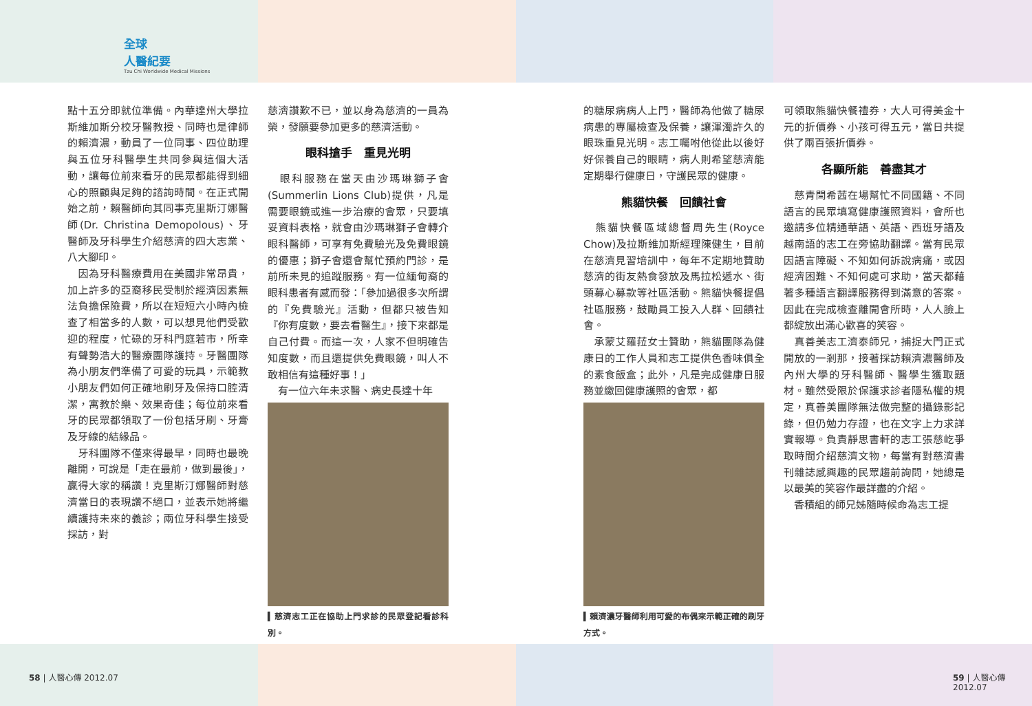全球
人醫紀要
Tzu Chi Worldwide Medical Missions
點十五分即就位準備。內華達州大學拉斯維加斯分校牙醫教授、同時也是律師的賴濟濃，動員了一位同事、四位助理與五位牙科醫學生共同參與這個大活動，讓每位前來看牙的民眾都能得到細心的照顧與足夠的諮詢時間。在正式開始之前，賴醫師向其同事克里斯汀娜醫師(Dr. Christina Demopolous)、牙醫師及牙科學生介紹慈濟的四大志業、八大腳印。
　因為牙科醫療費用在美國非常昂貴，加上許多的亞裔移民受制於經濟因素無法負擔保險費，所以在短短六小時內檢查了相當多的人數，可以想見他們受歡迎的程度，忙碌的牙科門庭若市，所幸有聲勢浩大的醫療團隊護持。牙醫團隊為小朋友們準備了可愛的玩具，示範教小朋友們如何正確地刷牙及保持口腔清潔，寓教於樂、效果奇佳；每位前來看牙的民眾都領取了一份包括牙刷、牙膏及牙線的結緣品。
　牙科團隊不僅來得最早，同時也最晚離開，可說是「走在最前，做到最後」，贏得大家的稱讚！克里斯汀娜醫師對慈濟當日的表現讚不絕口，並表示她將繼續護持未來的義診；兩位牙科學生接受採訪，對
慈濟讚歎不已，並以身為慈濟的一員為榮，發願要參加更多的慈濟活動。
眼科搶手　重見光明
　眼科服務在當天由沙瑪琳獅子會(Summerlin Lions Club)提供，凡是需要眼鏡或進一步治療的會眾，只要填妥資料表格，就會由沙瑪琳獅子會轉介眼科醫師，可享有免費驗光及免費眼鏡的優惠；獅子會還會幫忙預約門診，是前所未見的追蹤服務。有一位緬甸裔的眼科患者有感而發：「參加過很多次所謂的『免費驗光』活動，但都只被告知『你有度數，要去看醫生』，接下來都是自己付費。而這一次，人家不但明確告知度數，而且還提供免費眼鏡，叫人不敢相信有這種好事！」
　有一位六年未求醫、病史長達十年
▍慈濟志工正在協助上門求診的民眾登記看診科別。
的糖尿病病人上門，醫師為他做了糖尿病患的專屬檢查及保養，讓渾濁許久的眼珠重見光明。志工囑咐他從此以後好好保養自己的眼睛，病人則希望慈濟能定期舉行健康日，守護民眾的健康。
熊貓快餐　回饋社會
　熊貓快餐區域總督周先生(Royce Chow)及拉斯維加斯經理陳健生，目前在慈濟見習培訓中，每年不定期地贊助慈濟的街友熱食發放及馬拉松遞水、街頭募心募款等社區活動。熊貓快餐提倡社區服務，鼓勵員工投入人群、回饋社會。
　承蒙艾羅菈女士贊助，熊貓團隊為健康日的工作人員和志工提供色香味俱全的素食飯盒；此外，凡是完成健康日服務並繳回健康護照的會眾，都
▍賴濟濃牙醫師利用可愛的布偶來示範正確的刷牙方式。
可領取熊貓快餐禮券，大人可得美金十元的折價券、小孩可得五元，當日共提供了兩百張折價券。
各顯所能　善盡其才
　慈青閆希茜在場幫忙不同國籍、不同語言的民眾填寫健康護照資料，會所也邀請多位精通華語、英語、西班牙語及越南語的志工在旁協助翻譯。當有民眾因語言障礙、不知如何訴說病痛，或因經濟困難、不知何處可求助，當天都藉著多種語言翻譯服務得到滿意的答案。因此在完成檢查離開會所時，人人臉上都綻放出滿心歡喜的笑容。
　真善美志工濟泰師兄，捕捉大門正式開放的一剎那，接著採訪賴濟濃醫師及內州大學的牙科醫師、醫學生獲取題材。雖然受限於保護求診者隱私權的規定，真善美團隊無法做完整的攝錄影記錄，但仍勉力存證，也在文字上力求詳實報導。負責靜思書軒的志工張慈屹爭取時間介紹慈濟文物，每當有對慈濟書刊雜誌感興趣的民眾趨前詢問，她總是以最美的笑容作最詳盡的介紹。
　香積組的師兄姊隨時候命為志工提
58 | 人醫心傳 2012.07 59 | 人醫心傳 2012.07